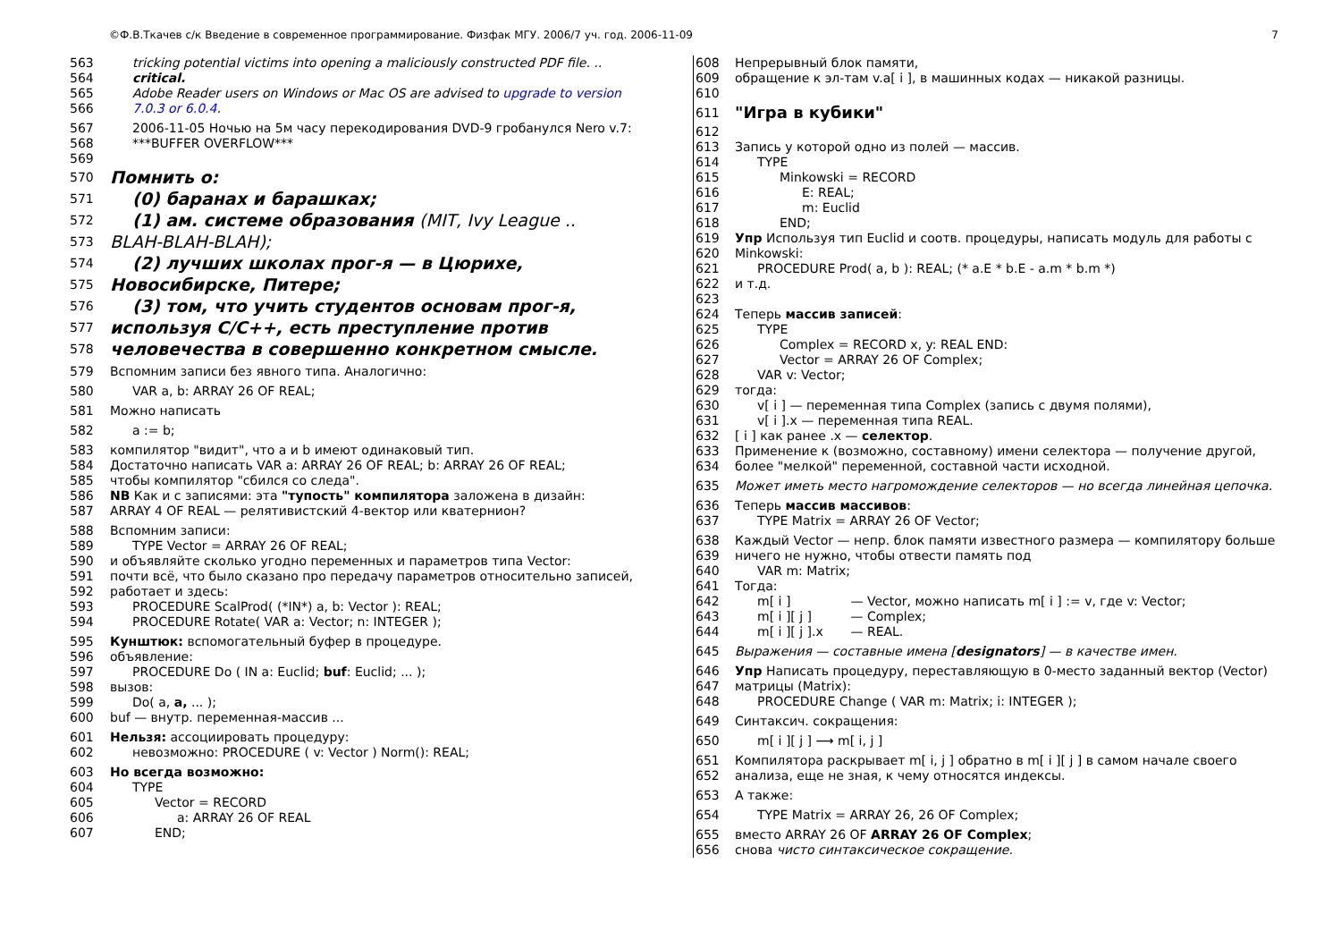©Ф.В.Ткачев с/к Введение в современное программирование. Физфак МГУ. 2006/7 уч. год. 2006-11-09 7
563 tricking potential victims into opening a maliciously constructed PDF file. ..
564 critical.
565 Adobe Reader users on Windows or Mac OS are advised to upgrade to version
566 7.0.3 or 6.0.4.
567 2006-11-05 Ночью на 5м часу перекодирования DVD-9 гробанулся Nero v.7:
568 ***BUFFER OVERFLOW***
569
570 Помнить о:
571 (0) баранах и барашках;
572 (1) ам. системе образования (MIT, Ivy League ..
573 BLAH-BLAH-BLAH);
574 (2) лучших школах прог-я — в Цюрихе,
575 Новосибирске, Питере;
576 (3) том, что учить студентов основам прог-я,
577 используя С/С++, есть преступление против
578 человечества в совершенно конкретном смысле.
579 Вспомним записи без явного типа. Аналогично:
580 VAR a, b: ARRAY 26 OF REAL;
581 Можно написать
582 a := b;
583 компилятор "видит", что a и b имеют одинаковый тип.
584 Достаточно написать VAR a: ARRAY 26 OF REAL; b: ARRAY 26 OF REAL;
585 чтобы компилятор "сбился со следа".
586 NB Как и с записями: эта "тупость" компилятора заложена в дизайн:
587 ARRAY 4 OF REAL — релятивистский 4-вектор или кватернион?
588 Вспомним записи:
589 TYPE Vector = ARRAY 26 OF REAL;
590 и объявляйте сколько угодно переменных и параметров типа Vector:
591 почти всё, что было сказано про передачу параметров относительно записей,
592 работает и здесь:
593 PROCEDURE ScalProd( (*IN*) a, b: Vector ): REAL;
594 PROCEDURE Rotate( VAR a: Vector; n: INTEGER );
595 Кунштюк: вспомогательный буфер в процедуре.
596 объявление:
597 PROCEDURE Do ( IN a: Euclid; buf: Euclid; ... );
598 вызов:
599 Do( a, a, ... );
600 buf — внутр. переменная-массив ...
601 Нельзя: ассоциировать процедуру:
602 невозможно: PROCEDURE ( v: Vector ) Norm(): REAL;
603 Но всегда возможно:
604 TYPE
605 Vector = RECORD
606 a: ARRAY 26 OF REAL
607 END;
608 Непрерывный блок памяти,
609 обращение к эл-там v.a[ i ], в машинных кодах — никакой разницы.
610
611 "Игра в кубики"
612
613 Запись у которой одно из полей — массив.
614 TYPE
615 Minkowski = RECORD
616 E: REAL;
617 m: Euclid
618 END;
619 Упр Используя тип Euclid и соотв. процедуры, написать модуль для работы с
620 Minkowski:
621 PROCEDURE Prod( a, b ): REAL; (* a.E * b.E - a.m * b.m *)
622 и т.д.
623
624 Теперь массив записей:
625 TYPE
626 Complex = RECORD x, y: REAL END:
627 Vector = ARRAY 26 OF Complex;
628 VAR v: Vector;
629 тогда:
630 v[ i ] — переменная типа Complex (запись с двумя полями),
631 v[ i ].x — переменная типа REAL.
632 [ i ] как ранее .x — селектор.
633 Применение к (возможно, составному) имени селектора — получение другой,
634 более "мелкой" переменной, составной части исходной.
635 Может иметь место нагромождение селекторов — но всегда линейная цепочка.
636 Теперь массив массивов:
637 TYPE Matrix = ARRAY 26 OF Vector;
638 Каждый Vector — непр. блок памяти известного размера — компилятору больше
639 ничего не нужно, чтобы отвести память под
640 VAR m: Matrix;
641 Тогда:
642 m[ i ] — Vector, можно написать m[ i ] := v, где v: Vector;
643 m[ i ][ j ] — Complex;
644 m[ i ][ j ].x — REAL.
645 Выражения — составные имена [designators] — в качестве имен.
646 Упр Написать процедуру, переставляющую в 0-место заданный вектор (Vector)
647 матрицы (Matrix):
648 PROCEDURE Change ( VAR m: Matrix; i: INTEGER );
649 Синтаксич. сокращения:
650 m[ i ][ j ] ⟶ m[ i, j ]
651 Компилятора раскрывает m[ i, j ] обратно в m[ i ][ j ] в самом начале своего
652 анализа, еще не зная, к чему относятся индексы.
653 А также:
654 TYPE Matrix = ARRAY 26, 26 OF Complex;
655 вместо ARRAY 26 OF ARRAY 26 OF Complex;
656 снова чисто синтаксическое сокращение.